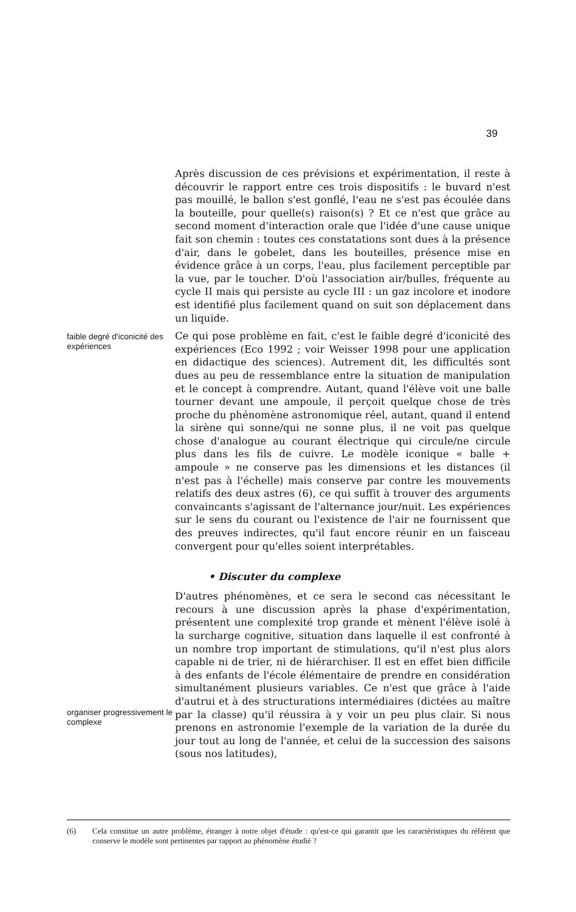39
Après discussion de ces prévisions et expérimentation, il reste à découvrir le rapport entre ces trois dispositifs : le buvard n'est pas mouillé, le ballon s'est gonflé, l'eau ne s'est pas écoulée dans la bouteille, pour quelle(s) raison(s) ? Et ce n'est que grâce au second moment d'interaction orale que l'idée d'une cause unique fait son chemin : toutes ces constatations sont dues à la présence d'air, dans le gobelet, dans les bouteilles, présence mise en évidence grâce à un corps, l'eau, plus facilement perceptible par la vue, par le toucher. D'où l'association air/bulles, fréquente au cycle II mais qui persiste au cycle III : un gaz incolore et inodore est identifié plus facilement quand on suit son déplacement dans un liquide.
faible degré d'iconicité des expériences
Ce qui pose problème en fait, c'est le faible degré d'iconicité des expériences (Eco 1992 ; voir Weisser 1998 pour une application en didactique des sciences). Autrement dit, les difficultés sont dues au peu de ressemblance entre la situation de manipulation et le concept à comprendre. Autant, quand l'élève voit une balle tourner devant une ampoule, il perçoit quelque chose de très proche du phénomène astronomique réel, autant, quand il entend la sirène qui sonne/qui ne sonne plus, il ne voit pas quelque chose d'analogue au courant électrique qui circule/ne circule plus dans les fils de cuivre. Le modèle iconique « balle + ampoule » ne conserve pas les dimensions et les distances (il n'est pas à l'échelle) mais conserve par contre les mouvements relatifs des deux astres (6), ce qui suffit à trouver des arguments convaincants s'agissant de l'alternance jour/nuit. Les expériences sur le sens du courant ou l'existence de l'air ne fournissent que des preuves indirectes, qu'il faut encore réunir en un faisceau convergent pour qu'elles soient interprétables.
• Discuter du complexe
organiser progressivement le complexe
D'autres phénomènes, et ce sera le second cas nécessitant le recours à une discussion après la phase d'expérimentation, présentent une complexité trop grande et mènent l'élève isolé à la surcharge cognitive, situation dans laquelle il est confronté à un nombre trop important de stimulations, qu'il n'est plus alors capable ni de trier, ni de hiérarchiser. Il est en effet bien difficile à des enfants de l'école élémentaire de prendre en considération simultanément plusieurs variables. Ce n'est que grâce à l'aide d'autrui et à des structurations intermédiaires (dictées au maître par la classe) qu'il réussira à y voir un peu plus clair. Si nous prenons en astronomie l'exemple de la variation de la durée du jour tout au long de l'année, et celui de la succession des saisons (sous nos latitudes),
(6) Cela constitue un autre problème, étranger à notre objet d'étude : qu'est-ce qui garantit que les caractéristiques du référent que conserve le modèle sont pertinentes par rapport au phénomène étudié ?